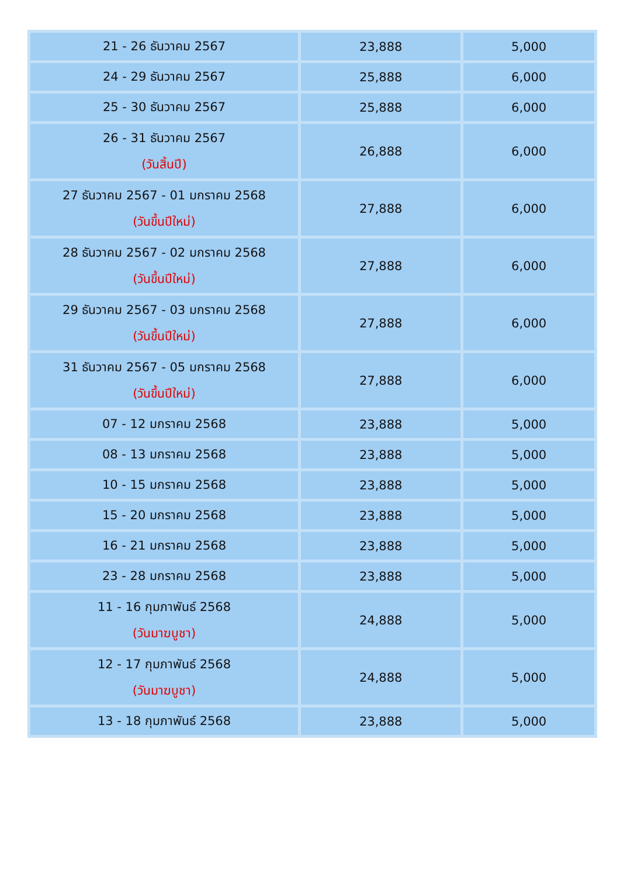| 21 - 26 ธันวาคม 2567 | 23,888 | 5,000 |
| 24 - 29 ธันวาคม 2567 | 25,888 | 6,000 |
| 25 - 30 ธันวาคม 2567 | 25,888 | 6,000 |
| 26 - 31 ธันวาคม 2567 (วันสิ้นปี) | 26,888 | 6,000 |
| 27 ธันวาคม 2567 - 01 มกราคม 2568 (วันขึ้นปีใหม่) | 27,888 | 6,000 |
| 28 ธันวาคม 2567 - 02 มกราคม 2568 (วันขึ้นปีใหม่) | 27,888 | 6,000 |
| 29 ธันวาคม 2567 - 03 มกราคม 2568 (วันขึ้นปีใหม่) | 27,888 | 6,000 |
| 31 ธันวาคม 2567 - 05 มกราคม 2568 (วันขึ้นปีใหม่) | 27,888 | 6,000 |
| 07 - 12 มกราคม 2568 | 23,888 | 5,000 |
| 08 - 13 มกราคม 2568 | 23,888 | 5,000 |
| 10 - 15 มกราคม 2568 | 23,888 | 5,000 |
| 15 - 20 มกราคม 2568 | 23,888 | 5,000 |
| 16 - 21 มกราคม 2568 | 23,888 | 5,000 |
| 23 - 28 มกราคม 2568 | 23,888 | 5,000 |
| 11 - 16 กุมภาพันธ์ 2568 (วันมาฆบูชา) | 24,888 | 5,000 |
| 12 - 17 กุมภาพันธ์ 2568 (วันมาฆบูชา) | 24,888 | 5,000 |
| 13 - 18 กุมภาพันธ์ 2568 | 23,888 | 5,000 |